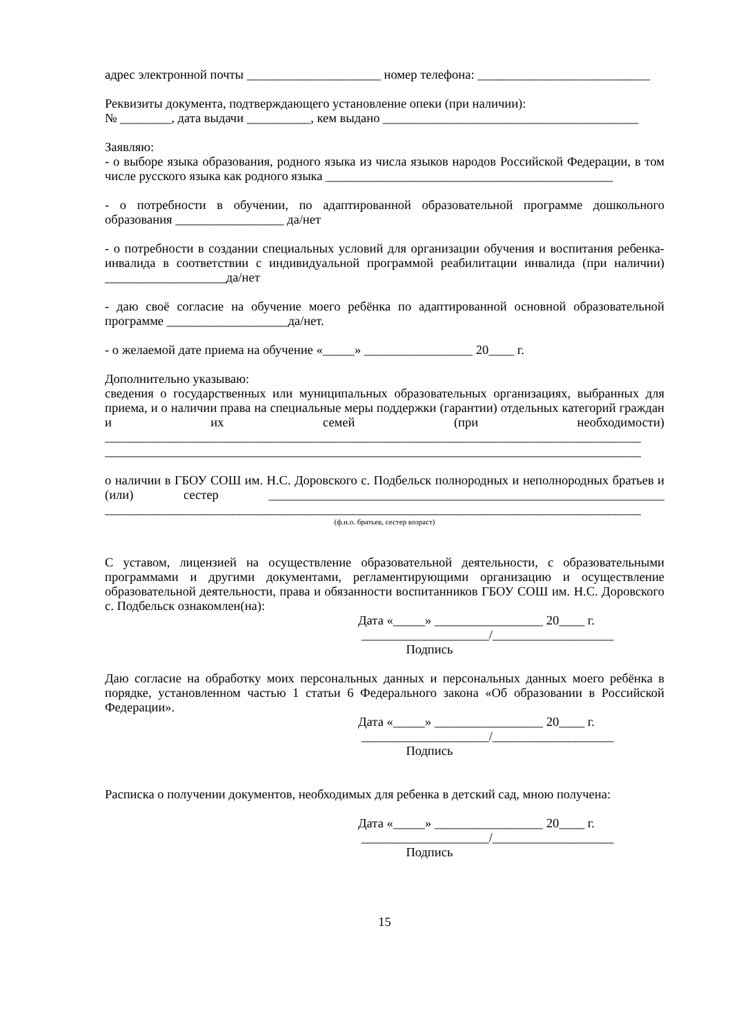адрес электронной почты _____________________ номер телефона: ___________________________
Реквизиты документа, подтверждающего установление опеки (при наличии):
№ ________, дата выдачи __________, кем выдано ________________________________________
Заявляю:
- о выборе языка образования, родного языка из числа языков народов Российской Федерации, в том числе русского языка как родного языка _____________________________________________
- о потребности в обучении, по адаптированной образовательной программе дошкольного образования _________________ да/нет
- о потребности в создании специальных условий для организации обучения и воспитания ребенка-инвалида в соответствии с индивидуальной программой реабилитации инвалида (при наличии) ___________________да/нет
- даю своё согласие на обучение моего ребёнка по адаптированной основной образовательной программе ___________________да/нет.
- о желаемой дате приема на обучение «_____» _________________ 20____ г.
Дополнительно указываю:
сведения о государственных или муниципальных образовательных организациях, выбранных для приема, и о наличии права на специальные меры поддержки (гарантии) отдельных категорий граждан и их семей (при необходимости) ____________________________________________________________________________________ ____________________________________________________________________________________
о наличии в ГБОУ СОШ им. Н.С. Доровского с. Подбельск полнородных и неполнородных братьев и (или) сестер ______________________________________________________________ ____________________________________________________________________________________
(ф.и.о. братьев, сестер возраст)
С уставом, лицензией на осуществление образовательной деятельности, с образовательными программами и другими документами, регламентирующими организацию и осуществление образовательной деятельности, права и обязанности воспитанников ГБОУ СОШ им. Н.С. Доровского с. Подбельск ознакомлен(на):
Дата «_____» _________________ 20____ г.
____________________/___________________
Подпись
Даю согласие на обработку моих персональных данных и персональных данных моего ребёнка в порядке, установленном частью 1 статьи 6 Федерального закона «Об образовании в Российской Федерации».
Дата «_____» _________________ 20____ г.
____________________/___________________
Подпись
Расписка о получении документов, необходимых для ребенка в детский сад, мною получена:
Дата «_____» _________________ 20____ г.
____________________/___________________
Подпись
15